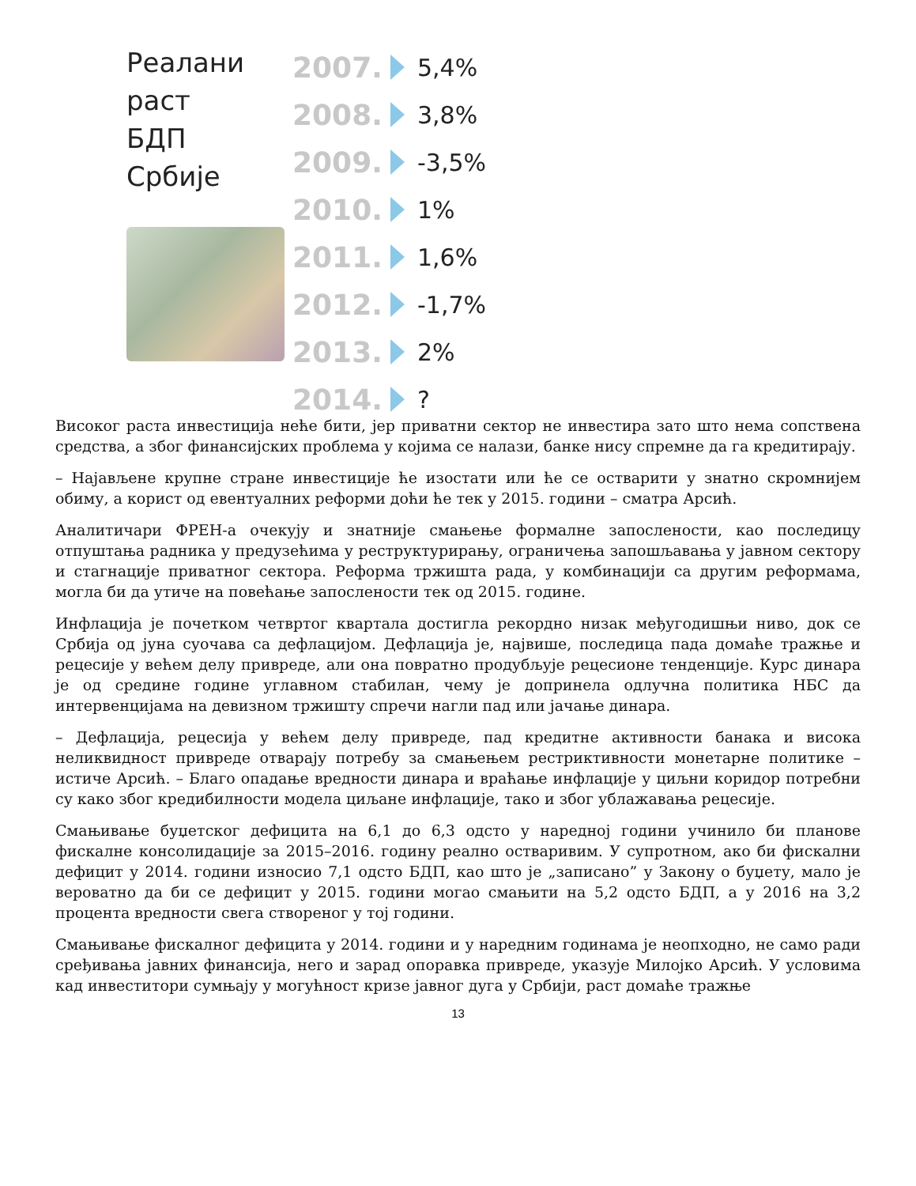Реалани
раст
БДП
Србије
2007. 5,4%
2008. 3,8%
2009. -3,5%
2010. 1%
2011. 1,6%
2012. -1,7%
2013. 2%
2014. ?
Високог раста инвестиција неће бити, јер приватни сектор не инвестира зато што нема сопствена средства, а због финансијских проблема у којима се налази, банке нису спремне да га кредитирају.
– Најављене крупне стране инвестиције ће изостати или ће се остварити у знатно скромнијем обиму, а корист од евентуалних реформи доћи ће тек у 2015. години – сматра Арсић.
Аналитичари ФРЕН-а очекују и знатније смањење формалне запослености, као последицу отпуштања радника у предузећима у реструктурирању, ограничења запошљавања у јавном сектору и стагнације приватног сектора. Реформа тржишта рада, у комбинацији са другим реформама, могла би да утиче на повећање запослености тек од 2015. године.
Инфлација је почетком четвртог квартала достигла рекордно низак међугодишњи ниво, док се Србија од јуна суочава са дефлацијом. Дефлација је, највише, последица пада домаће тражње и рецесије у већем делу привреде, али она повратно продубљује рецесионе тенденције. Курс динара је од средине године углавном стабилан, чему је допринела одлучна политика НБС да интервенцијама на девизном тржишту спречи нагли пад или јачање динара.
– Дефлација, рецесија у већем делу привреде, пад кредитне активности банака и висока неликвидност привреде отварају потребу за смањењем рестриктивности монетарне политике – истиче Арсић. – Благо опадање вредности динара и враћање инфлације у циљни коридор потребни су како због кредибилности модела циљане инфлације, тако и због ублажавања рецесије.
Смањивање буџетског дефицита на 6,1 до 6,3 одсто у наредној години учинило би планове фискалне консолидације за 2015–2016. годину реално остваривим. У супротном, ако би фискални дефицит у 2014. години износио 7,1 одсто БДП, као што је „записано” у Закону о буџету, мало је вероватно да би се дефицит у 2015. години могао смањити на 5,2 одсто БДП, а у 2016 на 3,2 процента вредности свега створеног у тој години.
Смањивање фискалног дефицита у 2014. години и у наредним годинама је неопходно, не само ради сређивања јавних финансија, него и зарад опоравка привреде, указује Милојко Арсић. У условима кад инвеститори сумњају у могућност кризе јавног дуга у Србији, раст домаће тражње
13